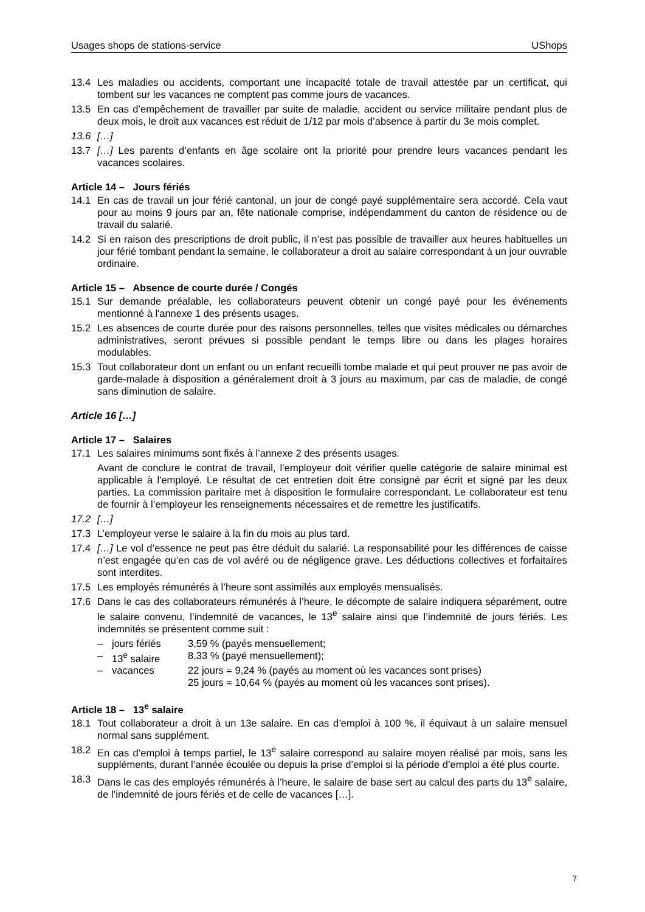Usages shops de stations-service UShops
13.4 Les maladies ou accidents, comportant une incapacité totale de travail attestée par un certificat, qui tombent sur les vacances ne comptent pas comme jours de vacances.
13.5 En cas d’empêchement de travailler par suite de maladie, accident ou service militaire pendant plus de deux mois, le droit aux vacances est réduit de 1/12 par mois d’absence à partir du 3e mois complet.
13.6 […]
13.7 […] Les parents d’enfants en âge scolaire ont la priorité pour prendre leurs vacances pendant les vacances scolaires.
Article 14 – Jours fériés
14.1 En cas de travail un jour férié cantonal, un jour de congé payé supplémentaire sera accordé. Cela vaut pour au moins 9 jours par an, fête nationale comprise, indépendamment du canton de résidence ou de travail du salarié.
14.2 Si en raison des prescriptions de droit public, il n’est pas possible de travailler aux heures habituelles un jour férié tombant pendant la semaine, le collaborateur a droit au salaire correspondant à un jour ouvrable ordinaire.
Article 15 – Absence de courte durée / Congés
15.1 Sur demande préalable, les collaborateurs peuvent obtenir un congé payé pour les événements mentionné à l'annexe 1 des présents usages.
15.2 Les absences de courte durée pour des raisons personnelles, telles que visites médicales ou démarches administratives, seront prévues si possible pendant le temps libre ou dans les plages horaires modulables.
15.3 Tout collaborateur dont un enfant ou un enfant recueilli tombe malade et qui peut prouver ne pas avoir de garde-malade à disposition a généralement droit à 3 jours au maximum, par cas de maladie, de congé sans diminution de salaire.
Article 16 […]
Article 17 – Salaires
17.1 Les salaires minimums sont fixés à l’annexe 2 des présents usages.
Avant de conclure le contrat de travail, l’employeur doit vérifier quelle catégorie de salaire minimal est applicable à l'employé. Le résultat de cet entretien doit être consigné par écrit et signé par les deux parties. La commission paritaire met à disposition le formulaire correspondant. Le collaborateur est tenu de fournir à l’employeur les renseignements nécessaires et de remettre les justificatifs.
17.2 […]
17.3 L’employeur verse le salaire à la fin du mois au plus tard.
17.4 […] Le vol d’essence ne peut pas être déduit du salarié. La responsabilité pour les différences de caisse n’est engagée qu’en cas de vol avéré ou de négligence grave. Les déductions collectives et forfaitaires sont interdites.
17.5 Les employés rémunérés à l’heure sont assimilés aux employés mensualisés.
17.6 Dans le cas des collaborateurs rémunérés à l’heure, le décompte de salaire indiquera séparément, outre le salaire convenu, l’indemnité de vacances, le 13<sup>e</sup> salaire ainsi que l’indemnité de jours fériés. Les indemnités se présentent comme suit :
– jours fériés 3,59 % (payés mensuellement;
– 13<sup>e</sup> salaire 8,33 % (payé mensuellement);
– vacances 22 jours = 9,24 % (payés au moment où les vacances sont prises)
25 jours = 10,64 % (payés au moment où les vacances sont prises).
Article 18 – 13<sup>e</sup> salaire
18.1 Tout collaborateur a droit à un 13e salaire. En cas d’emploi à 100 %, il équivaut à un salaire mensuel normal sans supplément.
18.2 En cas d’emploi à temps partiel, le 13<sup>e</sup> salaire correspond au salaire moyen réalisé par mois, sans les suppléments, durant l’année écoulée ou depuis la prise d’emploi si la période d’emploi a été plus courte.
18.3 Dans le cas des employés rémunérés à l’heure, le salaire de base sert au calcul des parts du 13<sup>e</sup> salaire, de l’indemnité de jours fériés et de celle de vacances […].
7